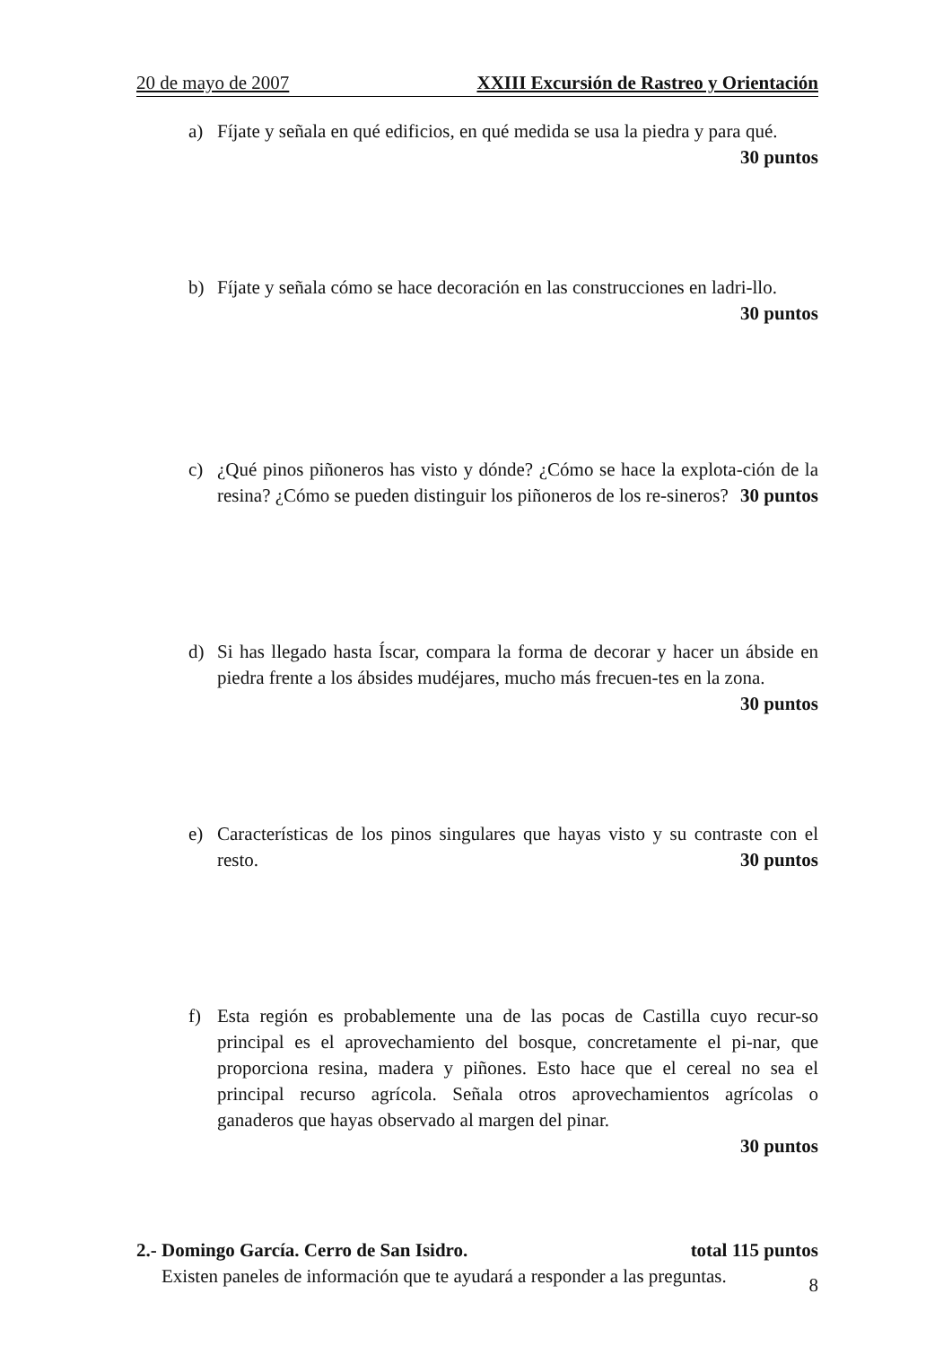20 de mayo de 2007 XXIII Excursión de Rastreo y Orientación
a) Fíjate y señala en qué edificios, en qué medida se usa la piedra y para qué.
30 puntos
b) Fíjate y señala cómo se hace decoración en las construcciones en ladri-llo. 30 puntos
c) ¿Qué pinos piñoneros has visto y dónde? ¿Cómo se hace la explota-ción de la resina? ¿Cómo se pueden distinguir los piñoneros de los re-sineros? 30 puntos
d) Si has llegado hasta Íscar, compara la forma de decorar y hacer un ábside en piedra frente a los ábsides mudéjares, mucho más frecuen-tes en la zona. 30 puntos
e) Características de los pinos singulares que hayas visto y su contraste con el resto. 30 puntos
f) Esta región es probablemente una de las pocas de Castilla cuyo recur-so principal es el aprovechamiento del bosque, concretamente el pi-nar, que proporciona resina, madera y piñones. Esto hace que el cereal no sea el principal recurso agrícola. Señala otros aprovechamientos agrícolas o ganaderos que hayas observado al margen del pinar.
30 puntos
2.- Domingo García. Cerro de San Isidro. total 115 puntos
Existen paneles de información que te ayudará a responder a las preguntas.
8